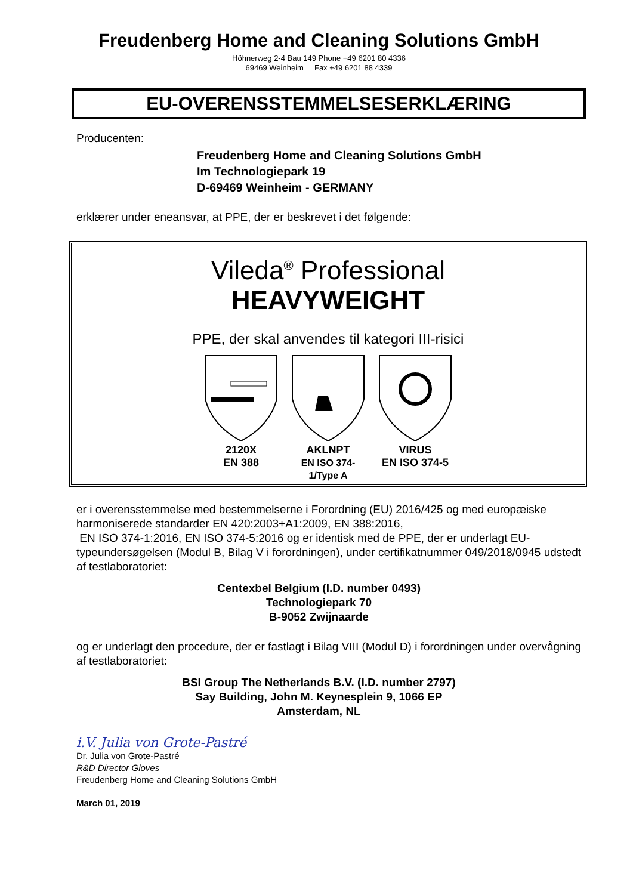Freudenberg Home and Cleaning Solutions GmbH
Höhnerweg 2-4 Bau 149 Phone +49 6201 80 4336
69469 Weinheim Fax +49 6201 88 4339
EU-OVERENSSTEMMELSESERKLÆRING
Producenten:
Freudenberg Home and Cleaning Solutions GmbH
Im Technologiepark 19
D-69469 Weinheim - GERMANY
erklærer under eneansvar, at PPE, der er beskrevet i det følgende:
Vileda<sup>®</sup> Professional
HEAVYWEIGHT
PPE, der skal anvendes til kategori III-risici
2120X
EN 388
AKLNPT
EN ISO 374-1/Type A
VIRUS
EN ISO 374-5
er i overensstemmelse med bestemmelserne i Forordning (EU) 2016/425 og med europæiske harmoniserede standarder EN 420:2003+A1:2009, EN 388:2016,
EN ISO 374-1:2016, EN ISO 374-5:2016 og er identisk med de PPE, der er underlagt EU-typeundersøgelsen (Modul B, Bilag V i forordningen), under certifikatnummer 049/2018/0945 udstedt af testlaboratoriet:
Centexbel Belgium (I.D. number 0493)
Technologiepark 70
B-9052 Zwijnaarde
og er underlagt den procedure, der er fastlagt i Bilag VIII (Modul D) i forordningen under overvågning af testlaboratoriet:
BSI Group The Netherlands B.V. (I.D. number 2797)
Say Building, John M. Keynesplein 9, 1066 EP
Amsterdam, NL
i.V. Julia von Grote-Pastré
Dr. Julia von Grote-Pastré
R&D Director Gloves
Freudenberg Home and Cleaning Solutions GmbH
March 01, 2019